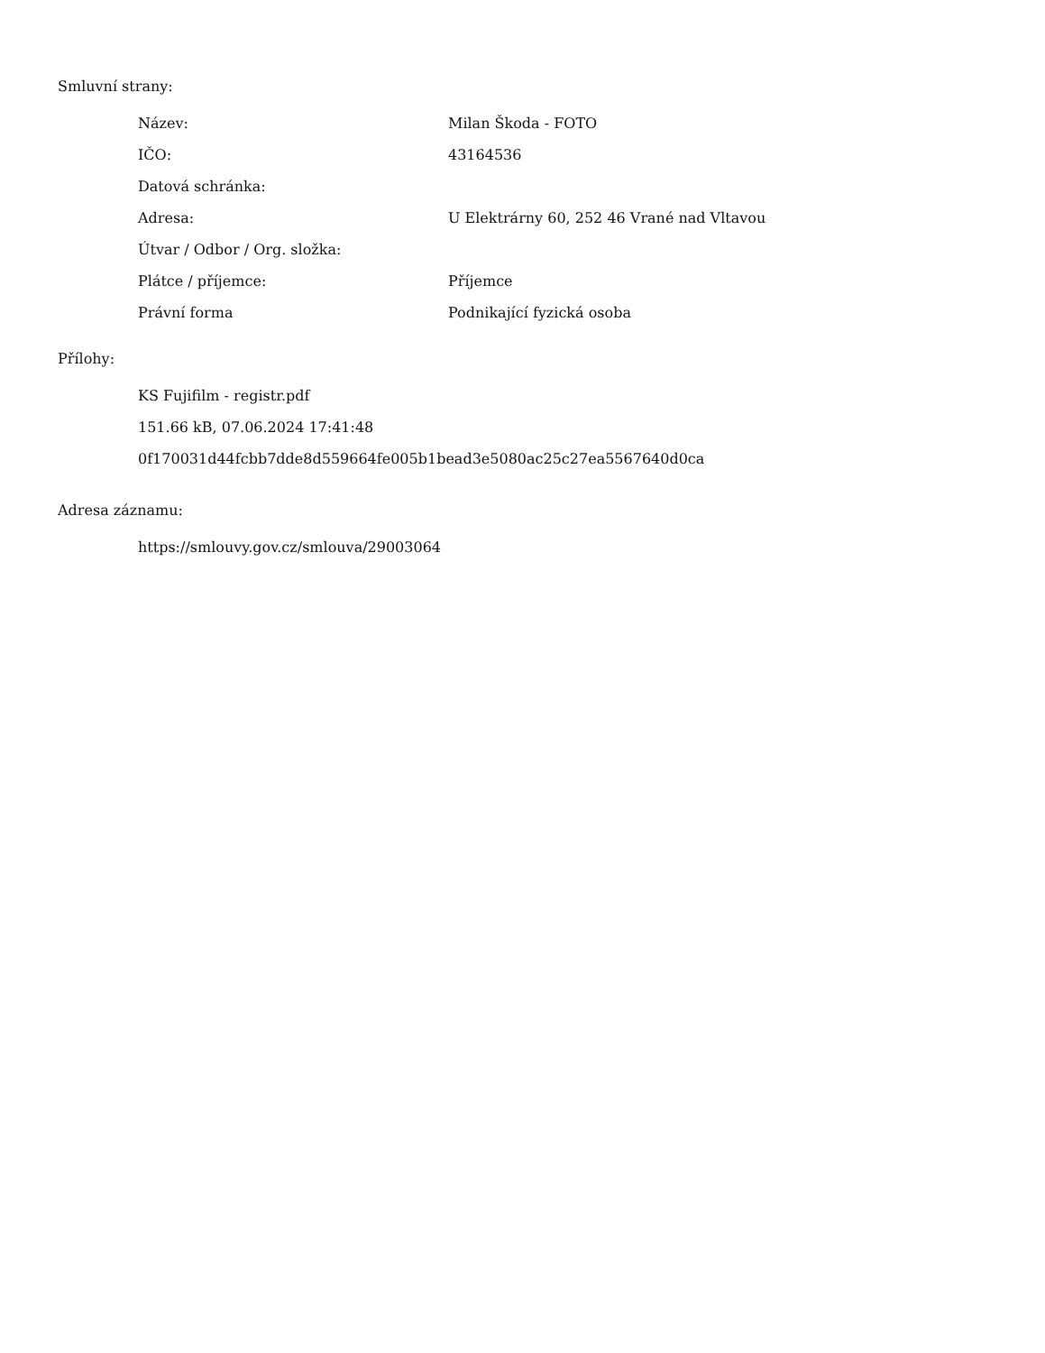Smluvní strany:
| Název: | Milan Škoda - FOTO |
| IČO: | 43164536 |
| Datová schránka: | |
| Adresa: | U Elektrárny 60, 252 46 Vrané nad Vltavou |
| Útvar / Odbor / Org. složka: | |
| Plátce / příjemce: | Příjemce |
| Právní forma | Podnikající fyzická osoba |
Přílohy:
KS Fujifilm - registr.pdf
151.66 kB, 07.06.2024 17:41:48
0f170031d44fcbb7dde8d559664fe005b1bead3e5080ac25c27ea5567640d0ca
Adresa záznamu:
https://smlouvy.gov.cz/smlouva/29003064